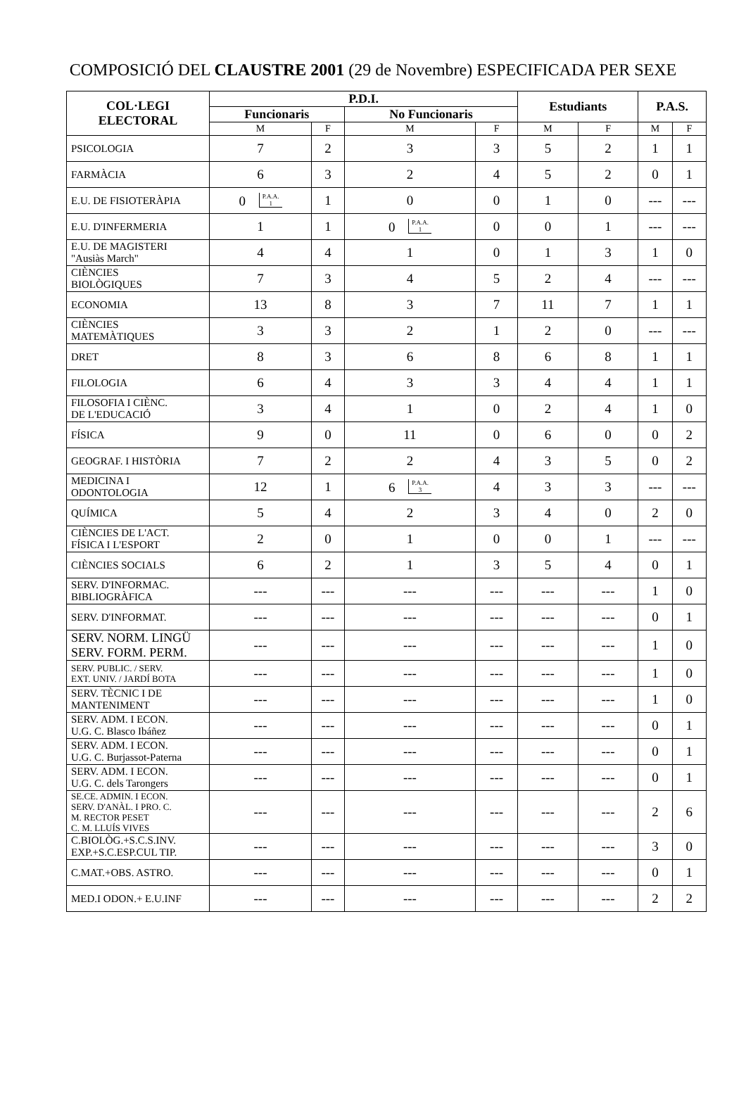COMPOSICIÓ DEL CLAUSTRE 2001 (29 de Novembre) ESPECIFICADA PER SEXE
| COL·LEGI ELECTORAL | P.D.I. | | | | Estudiants | | P.A.S. | |
| --- | --- | --- | --- | --- | --- | --- | --- | --- |
| | Funcionaris | | No Funcionaris | | | | | |
| | M | F | M | F | M | F | M | F |
| PSICOLOGIA | 7 | 2 | 3 | 3 | 5 | 2 | 1 | 1 |
| FARMÀCIA | 6 | 3 | 2 | 4 | 5 | 2 | 0 | 1 |
| E.U. DE FISIOTERÀPIA | 0 P.A.A. 1 | 1 | 0 | 0 | 1 | 0 | --- | --- |
| E.U. D'INFERMERIA | 1 | 1 | 0 P.A.A. 1 | 0 | 0 | 1 | --- | --- |
| E.U. DE MAGISTERI "Ausiàs March" | 4 | 4 | 1 | 0 | 1 | 3 | 1 | 0 |
| CIÈNCIES BIOLÒGIQUES | 7 | 3 | 4 | 5 | 2 | 4 | --- | --- |
| ECONOMIA | 13 | 8 | 3 | 7 | 11 | 7 | 1 | 1 |
| CIÈNCIES MATEMÀTIQUES | 3 | 3 | 2 | 1 | 2 | 0 | --- | --- |
| DRET | 8 | 3 | 6 | 8 | 6 | 8 | 1 | 1 |
| FILOLOGIA | 6 | 4 | 3 | 3 | 4 | 4 | 1 | 1 |
| FILOSOFIA I CIÈNC. DE L'EDUCACIÓ | 3 | 4 | 1 | 0 | 2 | 4 | 1 | 0 |
| FÍSICA | 9 | 0 | 11 | 0 | 6 | 0 | 0 | 2 |
| GEOGRAF. I HISTÒRIA | 7 | 2 | 2 | 4 | 3 | 5 | 0 | 2 |
| MEDICINA I ODONTOLOGIA | 12 | 1 | 6 P.A.A. 3 | 4 | 3 | 3 | --- | --- |
| QUÍMICA | 5 | 4 | 2 | 3 | 4 | 0 | 2 | 0 |
| CIÈNCIES DE L'ACT. FÍSICA I L'ESPORT | 2 | 0 | 1 | 0 | 0 | 1 | --- | --- |
| CIÈNCIES SOCIALS | 6 | 2 | 1 | 3 | 5 | 4 | 0 | 1 |
| SERV. D'INFORMAC. BIBLIOGRÀFICA | --- | --- | --- | --- | --- | --- | 1 | 0 |
| SERV. D'INFORMAT. | --- | --- | --- | --- | --- | --- | 0 | 1 |
| SERV. NORM. LINGÜ SERV. FORM. PERM. | --- | --- | --- | --- | --- | --- | 1 | 0 |
| SERV. PUBLIC. / SERV. EXT. UNIV. / JARDÍ BOTA | --- | --- | --- | --- | --- | --- | 1 | 0 |
| SERV. TÈCNIC I DE MANTENIMENT | --- | --- | --- | --- | --- | --- | 1 | 0 |
| SERV. ADM. I ECON. U.G. C. Blasco Ibáñez | --- | --- | --- | --- | --- | --- | 0 | 1 |
| SERV. ADM. I ECON. U.G. C. Burjassot-Paterna | --- | --- | --- | --- | --- | --- | 0 | 1 |
| SERV. ADM. I ECON. U.G. C. dels Tarongers | --- | --- | --- | --- | --- | --- | 0 | 1 |
| SE.CE. ADMIN. I ECON. SERV. D'ANÀL. I PRO. C. M. RECTOR PESET C. M. LLUÍS VIVES | --- | --- | --- | --- | --- | --- | 2 | 6 |
| C.BIOLÒG.+S.C.S.INV. EXP.+S.C.ESP.CUL TIP. | --- | --- | --- | --- | --- | --- | 3 | 0 |
| C.MAT.+OBS. ASTRO. | --- | --- | --- | --- | --- | --- | 0 | 1 |
| MED.I ODON.+ E.U.INF | --- | --- | --- | --- | --- | --- | 2 | 2 |